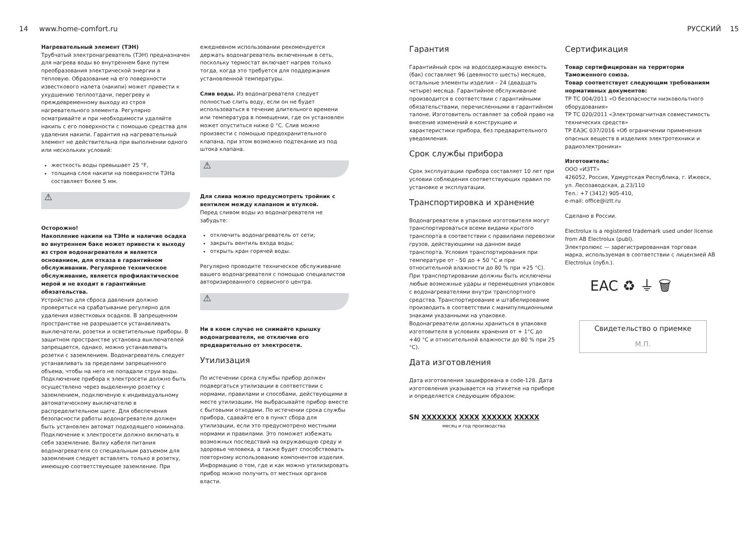14 www.home-comfort.ru РУССКИЙ 15
Нагревательный элемент (ТЭН)
Трубчатый электронагреватель (ТЭН) предназначен для нагрева воды во внутреннем баке путем преобразования электрической энергии в тепловую. Образование на его поверхности известкового налета (накипи) может привести к ухудшению теплоотдачи, перегреву и преждевременному выходу из строя нагревательного элемента. Регулярно осматривайте и при необходимости удаляйте накипь с его поверхности с помощью средства для удаления накипи. Гарантия на нагревательный элемент не действительна при выполнении одного или нескольких условий:
жесткость воды превышает 25 °F,
толщина слоя накипи на поверхности ТЭНа составляет более 5 мм.
⚠
Осторожно!
Накопление накипи на ТЭНе и наличие осадка во внутреннем баке может привести к выходу из строя водонагревателя и является основанием, для отказа в гарантийном обслуживании. Регулярное техническое обслуживание, является профилактическое мерой и не входит в гарантийные обязательства.
Устройство для сброса давления должно проверяться на срабатывание регулярно для удаления известковых осадков. В запрещенном пространстве не разрешается устанавливать выключатели, розетки и осветительные приборы. В защитном пространстве установка выключателей запрещается, однако, можно устанавливать розетки с заземлением. Водонагреватель следует устанавливать за пределами запрещенного объема, чтобы на него не попадали струи воды. Подключение прибора к электросети должно быть осуществлено через выделенную розетку с заземлением, подключеную к индивидуальному автоматическому выключателю в распределительном щите. Для обеспечения безопасности работы водонагревателя должен быть установлен автомат подходящего номинала. Подключение к электросети должно включать в себя заземление. Вилку кабеля питания водонагревателя со специальным разъемом для заземления следует вставлять только в розетку, имеющую соответствующее заземление. При
ежедневном использовании рекомендуется держать водонагреватель включенным в сеть, поскольку термостат включает нагрев только тогда, когда это требуется для поддержания установленной температуры.
Слив воды. Из водонагревателя следует полностью слить воду, если он не будет использоваться в течение длительного времени или температура в помещении, где он установлен может опуститься ниже 0 °C. Слив можно произвести с помощью предохранительного клапана, при этом возможно подтекание из под штока клапана.
⚠
Для слива можно предусмотреть тройник с вентилем между клапаном и втулкой.
Перед сливом воды из водонагревателя не забудьте:
отключить водонагреватель от сети;
закрыть вентиль входа воды;
открыть кран горячей воды.
Регулярно проводите техническое обслуживание вашего водонагревателя с помощью специалистов авторизированного сервисного центра.
⚠
Ни в коем случае не снимайте крышку водонагревателя, не отключив его предварительно от электросети.
Утилизация
По истечении срока службы прибор должен подвергаться утилизации в соответствии с нормами, правилами и способами, действующими в месте утилизации. Не выбрасывайте прибор вместе с бытовыми отходами. По истечении срока службы прибора, сдавайте его в пункт сбора для утилизации, если это предусмотрено местными нормами и правилами. Это поможет избежать возможных последствий на окружающую среду и здоровье человека, а также будет способствовать повторному использованию компонентов изделия. Информацию о том, где и как можно утилизировать прибор можно получить от местных органов власти.
Гарантия
Гарантийный срок на водосодержащую емкость (бак) составляет 96 (девяносто шесть) месяцев, остальные элементы изделия – 24 (двадцать четыре) месяца. Гарантийное обслуживание производится в соответствии с гарантийными обязательствами, перечисленными в гарантийном талоне. Изготовитель оставляет за собой право на внесение изменений в конструкцию и характеристики прибора, без предварительного уведомления.
Срок службы прибора
Срок эксплуатации прибора составляет 10 лет при условии соблюдения соответствующих правил по установке и эксплуатации.
Транспортировка и хранение
Водонагреватели в упаковке изготовителя могут транспортироваться всеми видами крытого транспорта в соответствии с правилами перевозки грузов, действующими на данном виде транспорта. Условия транспортирования при температуре от - 50 до + 50 °C и при относительной влажности до 80 % при +25 °C).
При транспортировании должны быть исключены любые возможные удары и перемещения упаковок с водонагревателями внутри транспортного средства. Транспортирование и штабелирование производить в соответствии с манипуляционными знаками указанными на упаковке.
Водонагреватели должны храниться в упаковке изготовителя в условиях хранения от + 1°C до +40 °C и относительной влажности до 80 % при 25 °C).
Дата изготовления
Дата изготовления зашифрована в code-128. Дата изготовления указывается на этикетке на приборе и определяется следующим образом:
SN XXXXXXX XXXX XXXXXX XXXXX
месяц и год производства
Сертификация
Товар сертифицирован на территории Таможенного союза.
Товар соответствует следующим требованиям нормативных документов:
ТР ТС 004/2011 «О безопасности низковольтного оборудования»
ТР ТС 020/2011 «Электромагнитная совместимость технических средств»
ТР ЕАЭС 037/2016 «Об ограничении применения опасных веществ в изделиях электротехники и радиоэлектроники»
Изготовитель:
ООО «ИЗТТ»
426052, Россия, Удмуртская Республика, г. Ижевск, ул. Лесозаводская, д.23/110
Тел.: +7 (3412) 905-410,
e-mail: office@iztt.ru
Сделано в России.
Electrolux is a registered trademark used under license from AB Electrolux (publ).
Электролюкс — зарегистрированная торговая марка, используемая в соответствии с лицензией AB Electrolux (публ.).
EAC ♻ ⏚ 🗑
Свидетельство о приемке
М.П.